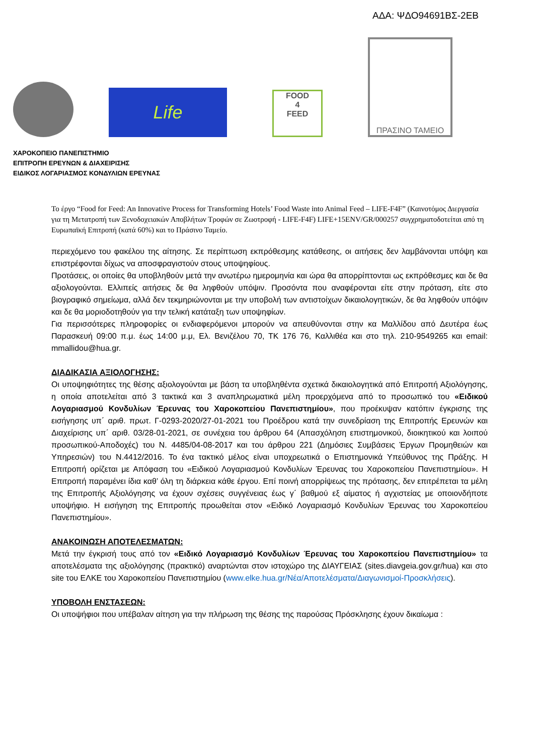ΑΔΑ: ΨΔΟ94691ΒΣ-2ΕΒ
Life
FOOD
4
FEED
ΠΡΑΣΙΝΟ ΤΑΜΕΙΟ
ΧΑΡΟΚΟΠΕΙΟ ΠΑΝΕΠΙΣΤΗΜΙΟ
ΕΠΙΤΡΟΠΗ ΕΡΕΥΝΩΝ & ΔΙΑΧΕΙΡΙΣΗΣ
ΕΙΔΙΚΟΣ ΛΟΓΑΡΙΑΣΜΟΣ ΚΟΝΔΥΛΙΩΝ ΕΡΕΥΝΑΣ
Το έργο “Food for Feed: An Innovative Process for Transforming Hotels’ Food Waste into Animal Feed – LIFE-F4F” (Καινοτόμος Διεργασία για τη Μετατροπή των Ξενοδοχειακών Αποβλήτων Τροφών σε Ζωοτροφή - LIFE-F4F) LIFE+15ENV/GR/000257 συγχρηματοδοτείται από τη Ευρωπαϊκή Επιτροπή (κατά 60%) και το Πράσινο Ταμείο.
περιεχόμενο του φακέλου της αίτησης. Σε περίπτωση εκπρόθεσμης κατάθεσης, οι αιτήσεις δεν λαμβάνονται υπόψη και επιστρέφονται δίχως να αποσφραγιστούν στους υποψηφίους.
Προτάσεις, οι οποίες θα υποβληθούν μετά την ανωτέρω ημερομηνία και ώρα θα απορρίπτονται ως εκπρόθεσμες και δε θα αξιολογούνται. Ελλιπείς αιτήσεις δε θα ληφθούν υπόψιν. Προσόντα που αναφέρονται είτε στην πρόταση, είτε στο βιογραφικό σημείωμα, αλλά δεν τεκμηριώνονται με την υποβολή των αντιστοίχων δικαιολογητικών, δε θα ληφθούν υπόψιν και δε θα μοριοδοτηθούν για την τελική κατάταξη των υποψηφίων.
Για περισσότερες πληροφορίες οι ενδιαφερόμενοι μπορούν να απευθύνονται στην κα Μαλλίδου από Δευτέρα έως Παρασκευή 09:00 π.μ. έως 14:00 μ.μ, Ελ. Βενιζέλου 70, ΤΚ 176 76, Καλλιθέα και στο τηλ. 210-9549265 και email: mmallidou@hua.gr.
ΔΙΑΔΙΚΑΣΙΑ ΑΞΙΟΛΟΓΗΣΗΣ:
Οι υποψηφιότητες της θέσης αξιολογούνται με βάση τα υποβληθέντα σχετικά δικαιολογητικά από Επιτροπή Αξιολόγησης, η οποία αποτελείται από 3 τακτικά και 3 αναπληρωματικά μέλη προερχόμενα από το προσωπικό του «Ειδικού Λογαριασμού Κονδυλίων Έρευνας του Χαροκοπείου Πανεπιστημίου», που προέκυψαν κατόπιν έγκρισης της εισήγησης υπ΄ αριθ. πρωτ. Γ-0293-2020/27-01-2021 του Προέδρου κατά την συνεδρίαση της Επιτροπής Ερευνών και Διαχείρισης υπ΄ αριθ. 03/28-01-2021, σε συνέχεια του άρθρου 64 (Απασχόληση επιστημονικού, διοικητικού και λοιπού προσωπικού-Αποδοχές) του Ν. 4485/04-08-2017 και του άρθρου 221 (Δημόσιες Συμβάσεις Έργων Προμηθειών και Υπηρεσιών) του Ν.4412/2016. Το ένα τακτικό μέλος είναι υποχρεωτικά ο Επιστημονικά Υπεύθυνος της Πράξης. Η Επιτροπή ορίζεται με Απόφαση του «Ειδικού Λογαριασμού Κονδυλίων Έρευνας του Χαροκοπείου Πανεπιστημίου». Η Επιτροπή παραμένει ίδια καθ’ όλη τη διάρκεια κάθε έργου. Επί ποινή απορρίψεως της πρότασης, δεν επιτρέπεται τα μέλη της Επιτροπής Αξιολόγησης να έχουν σχέσεις συγγένειας έως γ΄ βαθμού εξ αίματος ή αγχιστείας με οποιονδήποτε υποψήφιο. Η εισήγηση της Επιτροπής προωθείται στον «Ειδικό Λογαριασμό Κονδυλίων Έρευνας του Χαροκοπείου Πανεπιστημίου».
ΑΝΑΚΟΙΝΩΣΗ ΑΠΟΤΕΛΕΣΜΑΤΩΝ:
Μετά την έγκρισή τους από τον «Ειδικό Λογαριασμό Κονδυλίων Έρευνας του Χαροκοπείου Πανεπιστημίου» τα αποτελέσματα της αξιολόγησης (πρακτικό) αναρτώνται στον ιστοχώρο της ΔΙΑΥΓΕΙΑΣ (sites.diavgeia.gov.gr/hua) και στο site του ΕΛΚΕ του Χαροκοπείου Πανεπιστημίου (www.elke.hua.gr/Νέα/Αποτελέσματα/Διαγωνισμοί-Προσκλήσεις).
ΥΠΟΒΟΛΗ ΕΝΣΤΑΣΕΩΝ:
Οι υποψήφιοι που υπέβαλαν αίτηση για την πλήρωση της θέσης της παρούσας Πρόσκλησης έχουν δικαίωμα :